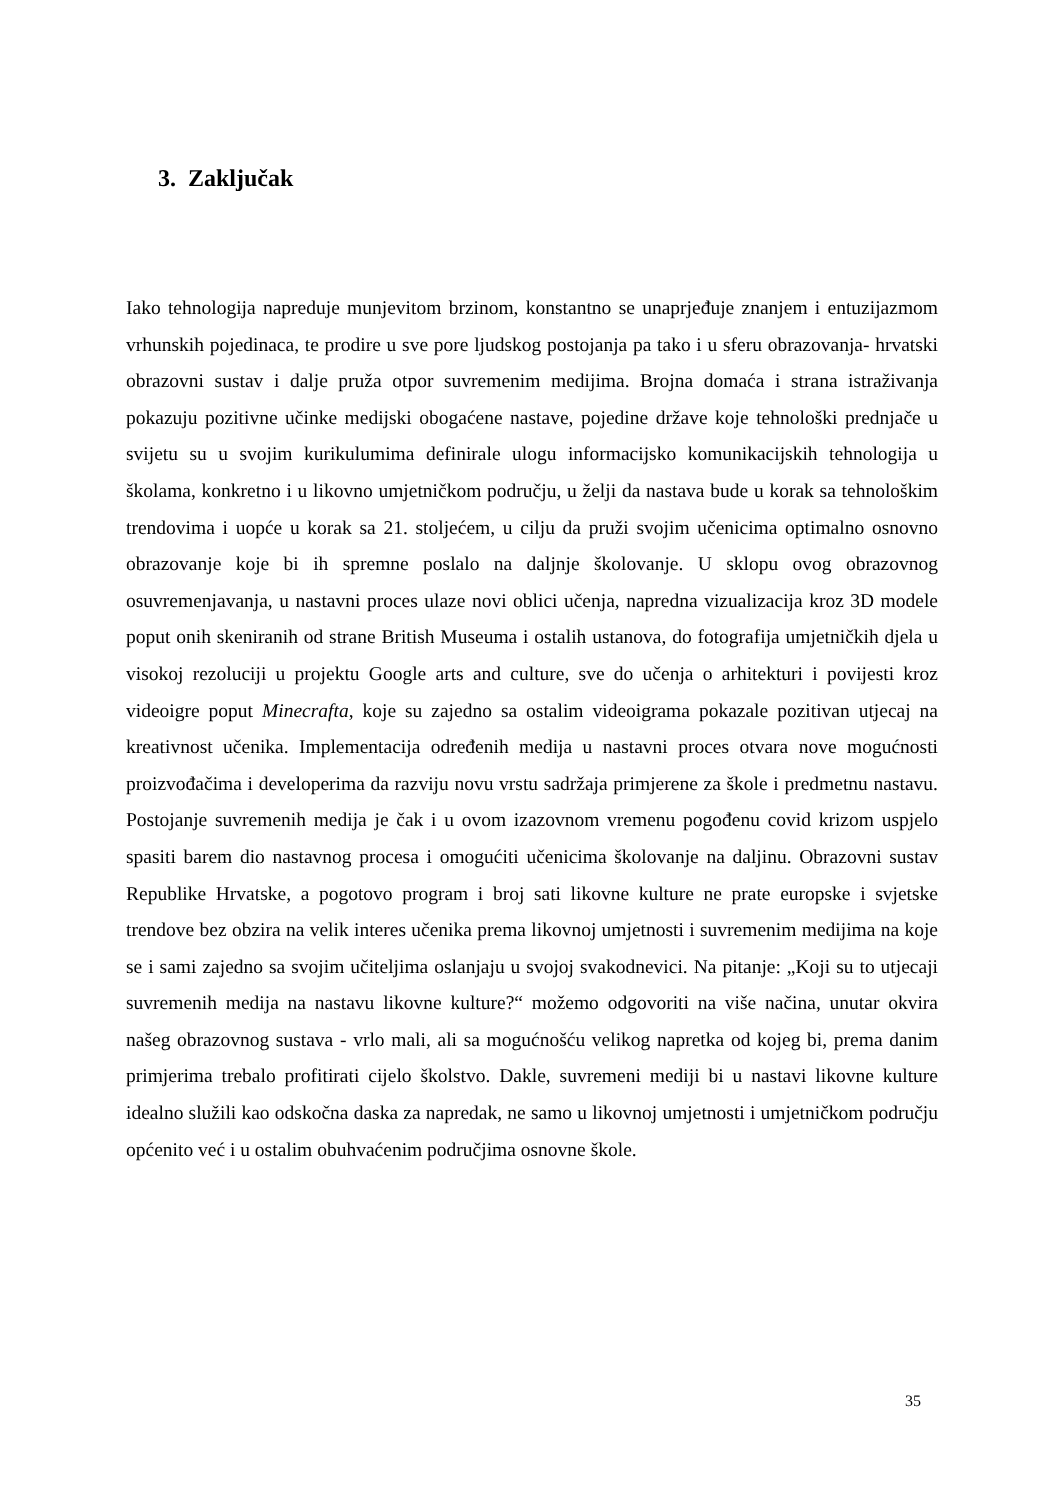3. Zaključak
Iako tehnologija napreduje munjevitom brzinom, konstantno se unaprjeđuje znanjem i entuzijazmom vrhunskih pojedinaca, te prodire u sve pore ljudskog postojanja pa tako i u sferu obrazovanja- hrvatski obrazovni sustav i dalje pruža otpor suvremenim medijima. Brojna domaća i strana istraživanja pokazuju pozitivne učinke medijski obogaćene nastave, pojedine države koje tehnološki prednjače u svijetu su u svojim kurikulumima definirale ulogu informacijsko komunikacijskih tehnologija u školama, konkretno i u likovno umjetničkom području, u želji da nastava bude u korak sa tehnološkim trendovima i uopće u korak sa 21. stoljećem, u cilju da pruži svojim učenicima optimalno osnovno obrazovanje koje bi ih spremne poslalo na daljnje školovanje. U sklopu ovog obrazovnog osuvremenjavanja, u nastavni proces ulaze novi oblici učenja, napredna vizualizacija kroz 3D modele poput onih skeniranih od strane British Museuma i ostalih ustanova, do fotografija umjetničkih djela u visokoj rezoluciji u projektu Google arts and culture, sve do učenja o arhitekturi i povijesti kroz videoigre poput Minecrafta, koje su zajedno sa ostalim videoigrama pokazale pozitivan utjecaj na kreativnost učenika. Implementacija određenih medija u nastavni proces otvara nove mogućnosti proizvođačima i developerima da razviju novu vrstu sadržaja primjerene za škole i predmetnu nastavu. Postojanje suvremenih medija je čak i u ovom izazovnom vremenu pogođenu covid krizom uspjelo spasiti barem dio nastavnog procesa i omogućiti učenicima školovanje na daljinu. Obrazovni sustav Republike Hrvatske, a pogotovo program i broj sati likovne kulture ne prate europske i svjetske trendove bez obzira na velik interes učenika prema likovnoj umjetnosti i suvremenim medijima na koje se i sami zajedno sa svojim učiteljima oslanjaju u svojoj svakodnevici. Na pitanje: „Koji su to utjecaji suvremenih medija na nastavu likovne kulture?“ možemo odgovoriti na više načina, unutar okvira našeg obrazovnog sustava - vrlo mali, ali sa mogućnošću velikog napretka od kojeg bi, prema danim primjerima trebalo profitirati cijelo školstvo. Dakle, suvremeni mediji bi u nastavi likovne kulture idealno služili kao odskočna daska za napredak, ne samo u likovnoj umjetnosti i umjetničkom području općenito već i u ostalim obuhvaćenim područjima osnovne škole.
35